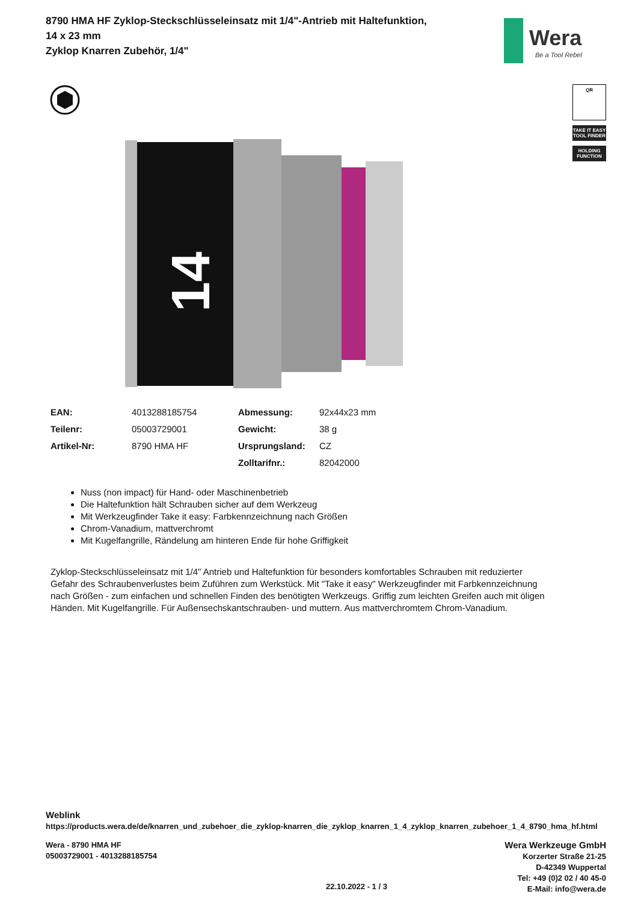8790 HMA HF Zyklop-Steckschlüsseleinsatz mit 1/4"-Antrieb mit Haltefunktion, 14 x 23 mm
Zyklop Knarren Zubehör, 1/4"
Wera
Be a Tool Rebel
QR
TAKE IT EASY
TOOL FINDER
HOLDING
FUNCTION
14
| EAN: | 4013288185754 | Abmessung: | 92x44x23 mm |
| Teilenr: | 05003729001 | Gewicht: | 38 g |
| Artikel-Nr: | 8790 HMA HF | Ursprungsland: | CZ |
| | | Zolltarifnr.: | 82042000 |
Nuss (non impact) für Hand- oder Maschinenbetrieb
Die Haltefunktion hält Schrauben sicher auf dem Werkzeug
Mit Werkzeugfinder Take it easy: Farbkennzeichnung nach Größen
Chrom-Vanadium, mattverchromt
Mit Kugelfangrille, Rändelung am hinteren Ende für hohe Griffigkeit
Zyklop-Steckschlüsseleinsatz mit 1/4" Antrieb und Haltefunktion für besonders komfortables Schrauben mit reduzierter Gefahr des Schraubenverlustes beim Zuführen zum Werkstück. Mit "Take it easy" Werkzeugfinder mit Farbkennzeichnung nach Größen - zum einfachen und schnellen Finden des benötigten Werkzeugs. Griffig zum leichten Greifen auch mit öligen Händen. Mit Kugelfangrille. Für Außensechskantschrauben- und muttern. Aus mattverchromtem Chrom-Vanadium.
Weblink
https://products.wera.de/de/knarren_und_zubehoer_die_zyklop-knarren_die_zyklop_knarren_1_4_zyklop_knarren_zubehoer_1_4_8790_hma_hf.html
Wera - 8790 HMA HF
05003729001 - 4013288185754
22.10.2022 - 1 / 3
Wera Werkzeuge GmbH
Korzerter Straße 21-25
D-42349 Wuppertal
Tel: +49 (0)2 02 / 40 45-0
E-Mail: info@wera.de